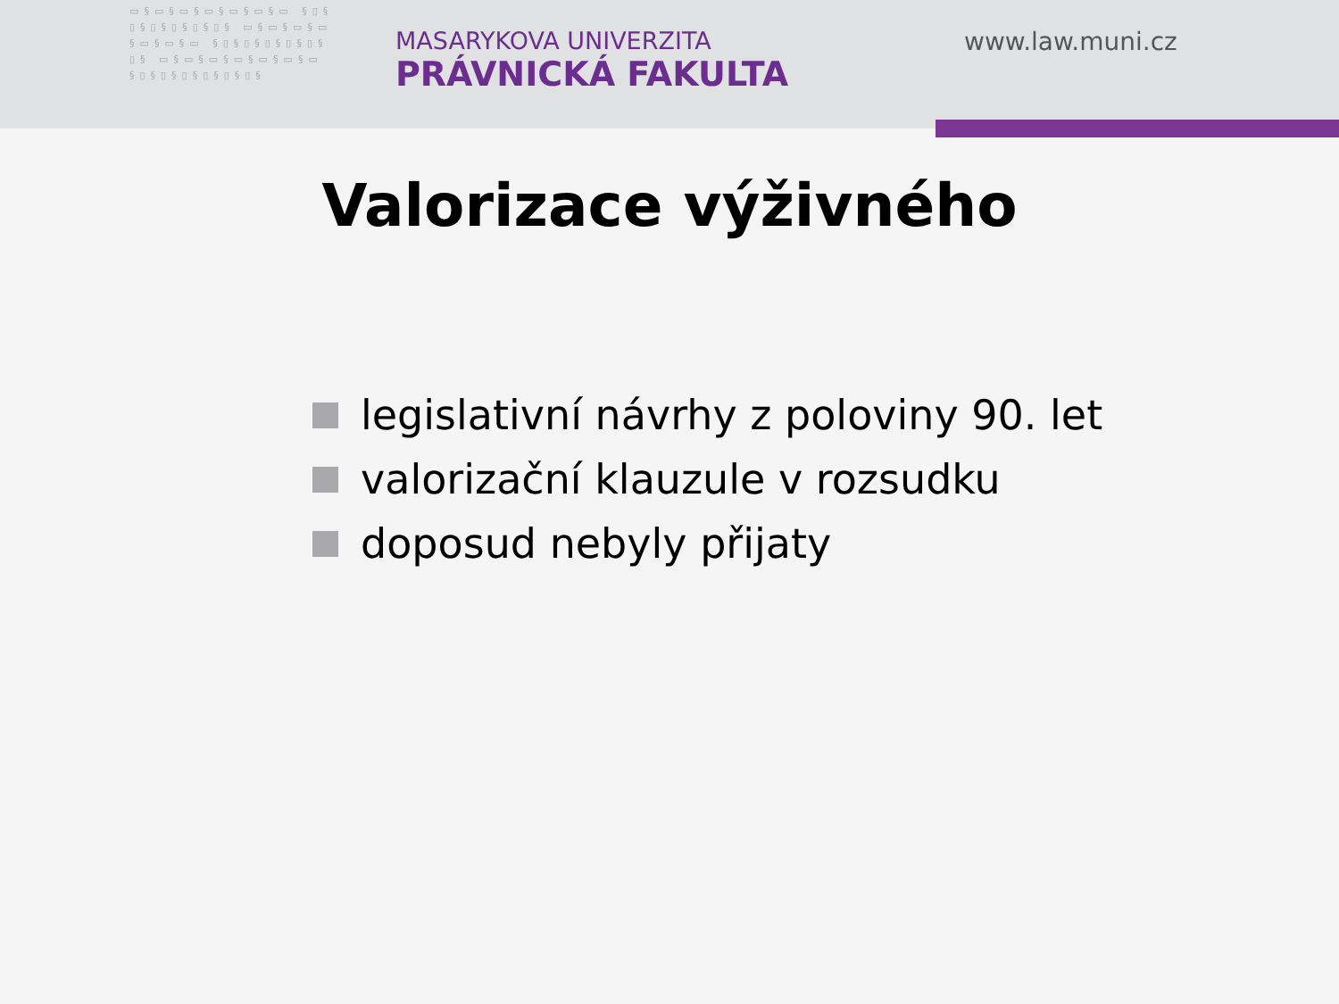▭§▭§▭§▭§▭§▭§▭ §▯§▯§▯§▯§▯§▯§ ▭§▭§▭§▭§▭§▭§▭ §▯§▯§▯§▯§▯§▯§ ▭§▭§▭§▭§▭§▭§▭ §▯§▯§▯§▯§▯§▯§
MASARYKOVA UNIVERZITA
PRÁVNICKÁ FAKULTA
www.law.muni.cz
Valorizace výživného
legislativní návrhy z poloviny 90. let
valorizační klauzule v rozsudku
doposud nebyly přijaty